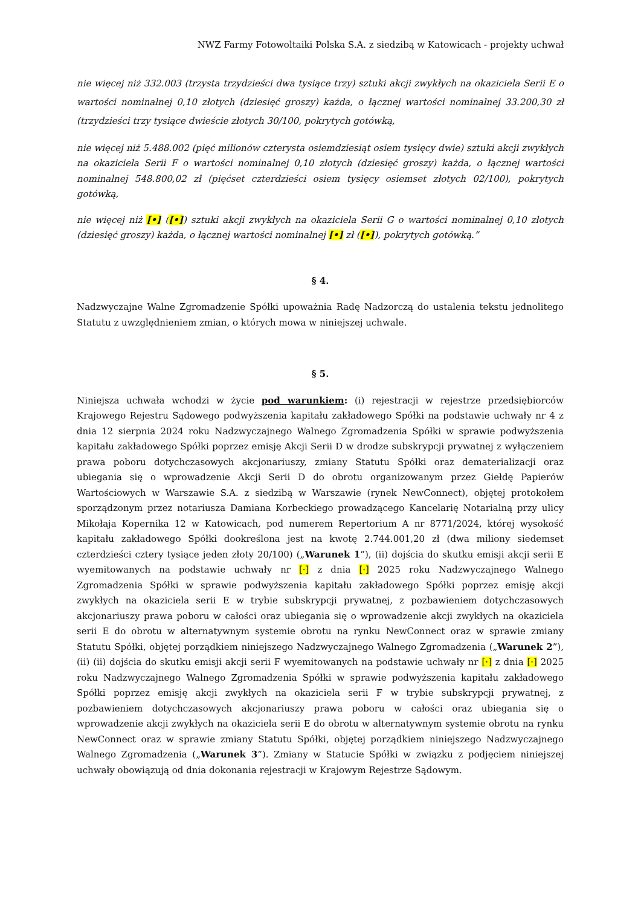NWZ Farmy Fotowoltaiki Polska S.A. z siedzibą w Katowicach - projekty uchwał
nie więcej niż 332.003 (trzysta trzydzieści dwa tysiące trzy) sztuki akcji zwykłych na okaziciela Serii E o wartości nominalnej 0,10 złotych (dziesięć groszy) każda, o łącznej wartości nominalnej 33.200,30 zł (trzydzieści trzy tysiące dwieście złotych 30/100, pokrytych gotówką,
nie więcej niż 5.488.002 (pięć milionów czterysta osiemdziesiąt osiem tysięcy dwie) sztuki akcji zwykłych na okaziciela Serii F o wartości nominalnej 0,10 złotych (dziesięć groszy) każda, o łącznej wartości nominalnej 548.800,02 zł (pięćset czterdzieści osiem tysięcy osiemset złotych 02/100), pokrytych gotówką,
nie więcej niż [•] ([•]) sztuki akcji zwykłych na okaziciela Serii G o wartości nominalnej 0,10 złotych (dziesięć groszy) każda, o łącznej wartości nominalnej [•] zł ([•]), pokrytych gotówką.”
§ 4.
Nadzwyczajne Walne Zgromadzenie Spółki upoważnia Radę Nadzorczą do ustalenia tekstu jednolitego Statutu z uwzględnieniem zmian, o których mowa w niniejszej uchwale.
§ 5.
Niniejsza uchwała wchodzi w życie pod warunkiem: (i) rejestracji w rejestrze przedsiębiorców Krajowego Rejestru Sądowego podwyższenia kapitału zakładowego Spółki na podstawie uchwały nr 4 z dnia 12 sierpnia 2024 roku Nadzwyczajnego Walnego Zgromadzenia Spółki w sprawie podwyższenia kapitału zakładowego Spółki poprzez emisję Akcji Serii D w drodze subskrypcji prywatnej z wyłączeniem prawa poboru dotychczasowych akcjonariuszy, zmiany Statutu Spółki oraz dematerializacji oraz ubiegania się o wprowadzenie Akcji Serii D do obrotu organizowanym przez Giełdę Papierów Wartościowych w Warszawie S.A. z siedzibą w Warszawie (rynek NewConnect), objętej protokołem sporządzonym przez notariusza Damiana Korbeckiego prowadzącego Kancelarię Notarialną przy ulicy Mikołaja Kopernika 12 w Katowicach, pod numerem Repertorium A nr 8771/2024, której wysokość kapitału zakładowego Spółki dookreślona jest na kwotę 2.744.001,20 zł (dwa miliony siedemset czterdzieści cztery tysiące jeden złoty 20/100) („Warunek 1”), (ii) dojścia do skutku emisji akcji serii E wyemitowanych na podstawie uchwały nr [·] z dnia [·] 2025 roku Nadzwyczajnego Walnego Zgromadzenia Spółki w sprawie podwyższenia kapitału zakładowego Spółki poprzez emisję akcji zwykłych na okaziciela serii E w trybie subskrypcji prywatnej, z pozbawieniem dotychczasowych akcjonariuszy prawa poboru w całości oraz ubiegania się o wprowadzenie akcji zwykłych na okaziciela serii E do obrotu w alternatywnym systemie obrotu na rynku NewConnect oraz w sprawie zmiany Statutu Spółki, objętej porządkiem niniejszego Nadzwyczajnego Walnego Zgromadzenia („Warunek 2”), (ii) (ii) dojścia do skutku emisji akcji serii F wyemitowanych na podstawie uchwały nr [·] z dnia [·] 2025 roku Nadzwyczajnego Walnego Zgromadzenia Spółki w sprawie podwyższenia kapitału zakładowego Spółki poprzez emisję akcji zwykłych na okaziciela serii F w trybie subskrypcji prywatnej, z pozbawieniem dotychczasowych akcjonariuszy prawa poboru w całości oraz ubiegania się o wprowadzenie akcji zwykłych na okaziciela serii E do obrotu w alternatywnym systemie obrotu na rynku NewConnect oraz w sprawie zmiany Statutu Spółki, objętej porządkiem niniejszego Nadzwyczajnego Walnego Zgromadzenia („Warunek 3”). Zmiany w Statucie Spółki w związku z podjęciem niniejszej uchwały obowiązują od dnia dokonania rejestracji w Krajowym Rejestrze Sądowym.